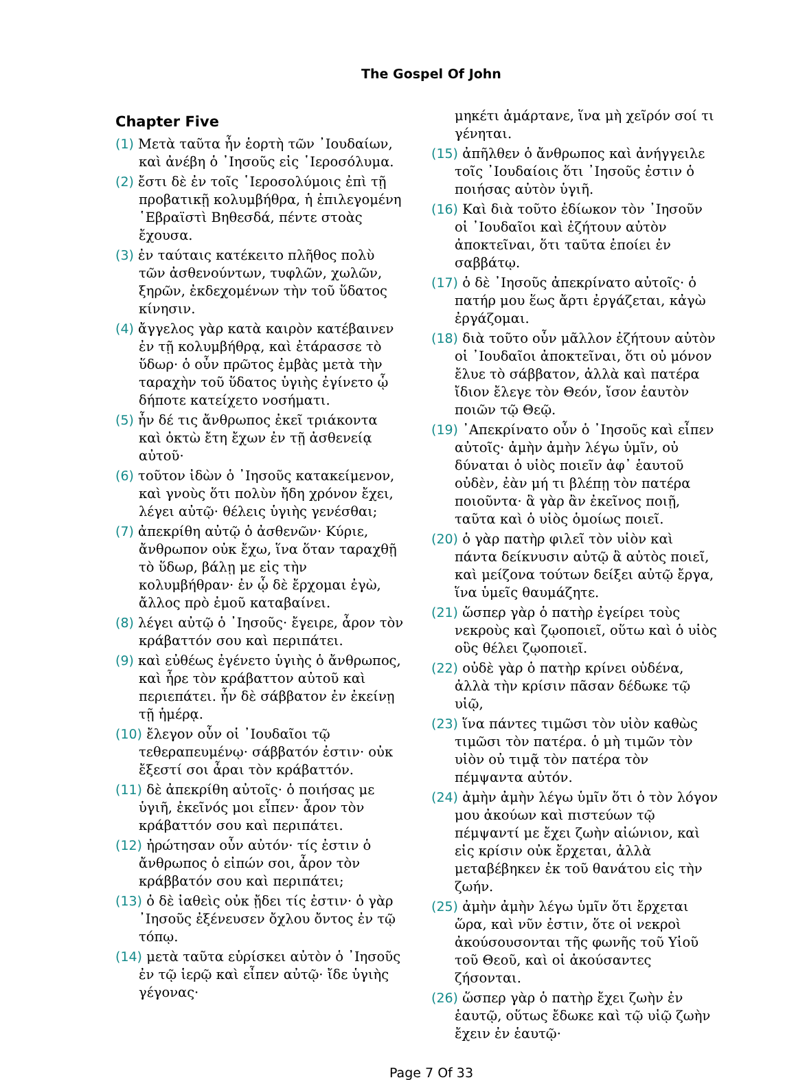The Gospel Of John
Chapter Five
(1) Μετὰ ταῦτα ἦν ἑορτὴ τῶν ᾿Ιουδαίων, καὶ ἀνέβη ὁ ᾿Ιησοῦς εἰς ῾Ιεροσόλυμα.
(2) ἔστι δὲ ἐν τοῖς ῾Ιεροσολύμοις ἐπὶ τῇ προβατικῇ κολυμβήθρα, ἡ ἐπιλεγομένη ῾Εβραϊστὶ Βηθεσδά, πέντε στοὰς ἔχουσα.
(3) ἐν ταύταις κατέκειτο πλῆθος πολὺ τῶν ἀσθενούντων, τυφλῶν, χωλῶν, ξηρῶν, ἐκδεχομένων τὴν τοῦ ὕδατος κίνησιν.
(4) ἄγγελος γὰρ κατὰ καιρὸν κατέβαινεν ἐν τῇ κολυμβήθρᾳ, καὶ ἐτάρασσε τὸ ὕδωρ· ὁ οὖν πρῶτος ἐμβὰς μετὰ τὴν ταραχὴν τοῦ ὕδατος ὑγιὴς ἐγίνετο ᾧ δήποτε κατείχετο νοσήματι.
(5) ἦν δέ τις ἄνθρωπος ἐκεῖ τριάκοντα καὶ ὀκτὼ ἔτη ἔχων ἐν τῇ ἀσθενείᾳ αὐτοῦ·
(6) τοῦτον ἰδὼν ὁ ᾿Ιησοῦς κατακείμενον, καὶ γνοὺς ὅτι πολὺν ἤδη χρόνον ἔχει, λέγει αὐτῷ· θέλεις ὑγιὴς γενέσθαι;
(7) ἀπεκρίθη αὐτῷ ὁ ἀσθενῶν· Κύριε, ἄνθρωπον οὐκ ἔχω, ἵνα ὅταν ταραχθῇ τὸ ὕδωρ, βάλῃ με εἰς τὴν κολυμβήθραν· ἐν ᾧ δὲ ἔρχομαι ἐγὼ, ἄλλος πρὸ ἐμοῦ καταβαίνει.
(8) λέγει αὐτῷ ὁ ᾿Ιησοῦς· ἔγειρε, ἆρον τὸν κράβαττόν σου καὶ περιπάτει.
(9) καὶ εὐθέως ἐγένετο ὑγιὴς ὁ ἄνθρωπος, καὶ ἦρε τὸν κράβαττον αὐτοῦ καὶ περιεπάτει. ἦν δὲ σάββατον ἐν ἐκείνῃ τῇ ἡμέρᾳ.
(10) ἔλεγον οὖν οἱ ᾿Ιουδαῖοι τῷ τεθεραπευμένῳ· σάββατόν ἐστιν· οὐκ ἔξεστί σοι ἆραι τὸν κράβαττόν.
(11) δὲ ἀπεκρίθη αὐτοῖς· ὁ ποιήσας με ὑγιῆ, ἐκεῖνός μοι εἶπεν· ἆρον τὸν κράβαττόν σου καὶ περιπάτει.
(12) ἠρώτησαν οὖν αὐτόν· τίς ἐστιν ὁ ἄνθρωπος ὁ εἰπών σοι, ἆρον τὸν κράββατόν σου καὶ περιπάτει;
(13) ὁ δὲ ἰαθεὶς οὐκ ᾔδει τίς ἐστιν· ὁ γὰρ ᾿Ιησοῦς ἐξένευσεν ὄχλου ὄντος ἐν τῷ τόπῳ.
(14) μετὰ ταῦτα εὑρίσκει αὐτὸν ὁ ᾿Ιησοῦς ἐν τῷ ἱερῷ καὶ εἶπεν αὐτῷ· ἴδε ὑγιὴς γέγονας·
μηκέτι ἁμάρτανε, ἵνα μὴ χεῖρόν σοί τι γένηται.
(15) ἀπῆλθεν ὁ ἄνθρωπος καὶ ἀνήγγειλε τοῖς ᾿Ιουδαίοις ὅτι ᾿Ιησοῦς ἐστιν ὁ ποιήσας αὐτὸν ὑγιῆ.
(16) Καὶ διὰ τοῦτο ἐδίωκον τὸν ᾿Ιησοῦν οἱ ᾿Ιουδαῖοι καὶ ἐζήτουν αὐτὸν ἀποκτεῖναι, ὅτι ταῦτα ἐποίει ἐν σαββάτῳ.
(17) ὁ δὲ ᾿Ιησοῦς ἀπεκρίνατο αὐτοῖς· ὁ πατήρ μου ἕως ἄρτι ἐργάζεται, κἀγὼ ἐργάζομαι.
(18) διὰ τοῦτο οὖν μᾶλλον ἐζήτουν αὐτὸν οἱ ᾿Ιουδαῖοι ἀποκτεῖναι, ὅτι οὐ μόνον ἔλυε τὸ σάββατον, ἀλλὰ καὶ πατέρα ἴδιον ἔλεγε τὸν Θεόν, ἴσον ἑαυτὸν ποιῶν τῷ Θεῷ.
(19) ᾿Απεκρίνατο οὖν ὁ ᾿Ιησοῦς καὶ εἶπεν αὐτοῖς· ἀμὴν ἀμὴν λέγω ὑμῖν, οὐ δύναται ὁ υἱὸς ποιεῖν ἀφ᾿ ἑαυτοῦ οὐδὲν, ἐὰν μή τι βλέπῃ τὸν πατέρα ποιοῦντα· ἃ γὰρ ἂν ἐκεῖνος ποιῇ, ταῦτα καὶ ὁ υἱὸς ὁμοίως ποιεῖ.
(20) ὁ γὰρ πατὴρ φιλεῖ τὸν υἱὸν καὶ πάντα δείκνυσιν αὐτῷ ἃ αὐτὸς ποιεῖ, καὶ μείζονα τούτων δείξει αὐτῷ ἔργα, ἵνα ὑμεῖς θαυμάζητε.
(21) ὥσπερ γὰρ ὁ πατὴρ ἐγείρει τοὺς νεκροὺς καὶ ζῳοποιεῖ, οὕτω καὶ ὁ υἱὸς οὓς θέλει ζῳοποιεῖ.
(22) οὐδὲ γὰρ ὁ πατὴρ κρίνει οὐδένα, ἀλλὰ τὴν κρίσιν πᾶσαν δέδωκε τῷ υἱῷ,
(23) ἵνα πάντες τιμῶσι τὸν υἱὸν καθὼς τιμῶσι τὸν πατέρα. ὁ μὴ τιμῶν τὸν υἱὸν οὐ τιμᾷ τὸν πατέρα τὸν πέμψαντα αὐτόν.
(24) ἀμὴν ἀμὴν λέγω ὑμῖν ὅτι ὁ τὸν λόγον μου ἀκούων καὶ πιστεύων τῷ πέμψαντί με ἔχει ζωὴν αἰώνιον, καὶ εἰς κρίσιν οὐκ ἔρχεται, ἀλλὰ μεταβέβηκεν ἐκ τοῦ θανάτου εἰς τὴν ζωήν.
(25) ἀμὴν ἀμὴν λέγω ὑμῖν ὅτι ἔρχεται ὥρα, καὶ νῦν ἐστιν, ὅτε οἱ νεκροὶ ἀκούσουσονται τῆς φωνῆς τοῦ Υἱοῦ τοῦ Θεοῦ, καὶ οἱ ἀκούσαντες ζήσονται.
(26) ὥσπερ γὰρ ὁ πατὴρ ἔχει ζωὴν ἐν ἑαυτῷ, οὕτως ἔδωκε καὶ τῷ υἱῷ ζωὴν ἔχειν ἐν ἑαυτῷ·
Page 7 Of 33